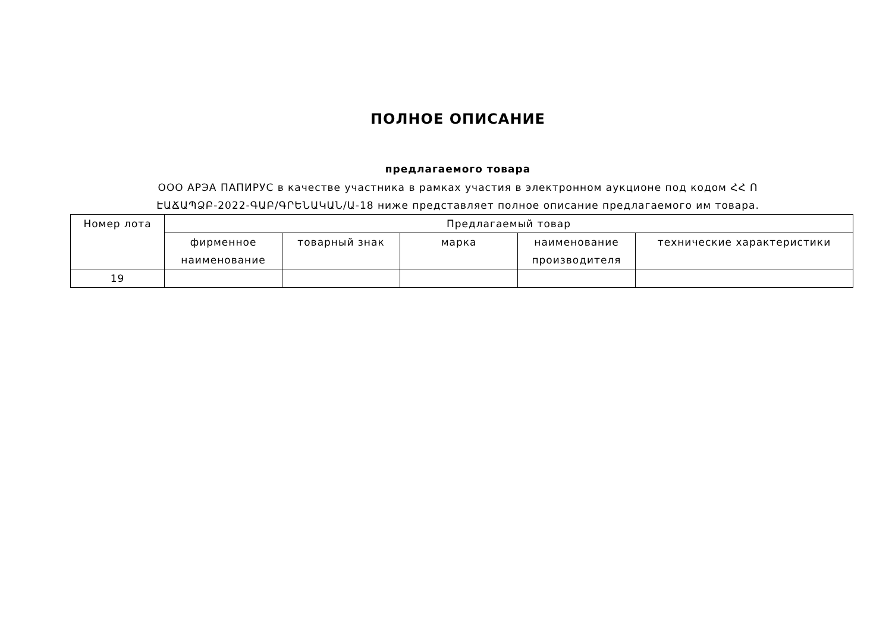ПОЛНОЕ ОПИСАНИЕ
предлагаемого товара
ООО АРЭА ПАПИРУС в качестве участника в рамках участия в электронном аукционе под кодом ՀՀ Ո
ԷԱՃԱՊՁԲ-2022-ԳԱԲ/ԳՐԵՆԱԿԱՆ/Ա-18 ниже представляет полное описание предлагаемого им товара.
| Номер лота | Предлагаемый товар | | | | |
| --- | --- | --- | --- | --- | --- |
| | фирменное наименование | товарный знак | марка | наименование производителя | технические характеристики |
| 19 | | | | | |